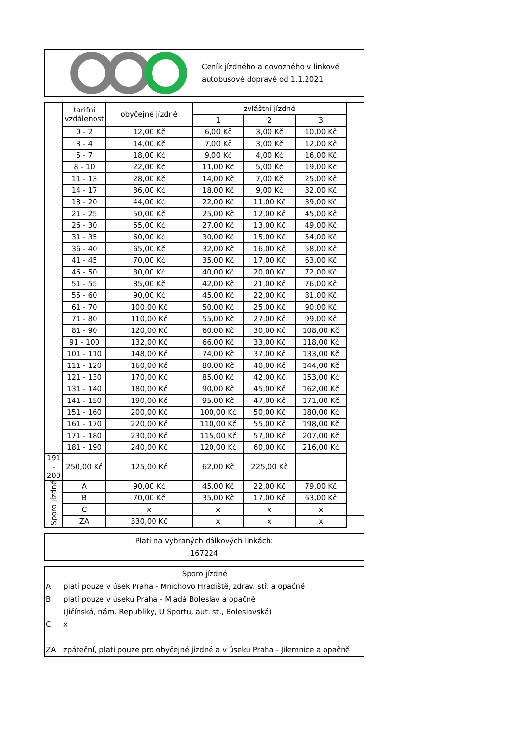Ceník jízdného a dovozného v linkové
autobusové dopravě od 1.1.2021
| | tarifní vzdálenost | obyčejné jízdné | zvláštní jízdné | | | |
| --- | --- | --- | --- | --- | --- | --- |
| | | | 1 | 2 | 3 | |
| | 0 - 2 | 12,00 Kč | 6,00 Kč | 3,00 Kč | 10,00 Kč | |
| | 3 - 4 | 14,00 Kč | 7,00 Kč | 3,00 Kč | 12,00 Kč | |
| | 5 - 7 | 18,00 Kč | 9,00 Kč | 4,00 Kč | 16,00 Kč | |
| | 8 - 10 | 22,00 Kč | 11,00 Kč | 5,00 Kč | 19,00 Kč | |
| | 11 - 13 | 28,00 Kč | 14,00 Kč | 7,00 Kč | 25,00 Kč | |
| | 14 - 17 | 36,00 Kč | 18,00 Kč | 9,00 Kč | 32,00 Kč | |
| | 18 - 20 | 44,00 Kč | 22,00 Kč | 11,00 Kč | 39,00 Kč | |
| | 21 - 25 | 50,00 Kč | 25,00 Kč | 12,00 Kč | 45,00 Kč | |
| | 26 - 30 | 55,00 Kč | 27,00 Kč | 13,00 Kč | 49,00 Kč | |
| | 31 - 35 | 60,00 Kč | 30,00 Kč | 15,00 Kč | 54,00 Kč | |
| | 36 - 40 | 65,00 Kč | 32,00 Kč | 16,00 Kč | 58,00 Kč | |
| | 41 - 45 | 70,00 Kč | 35,00 Kč | 17,00 Kč | 63,00 Kč | |
| | 46 - 50 | 80,00 Kč | 40,00 Kč | 20,00 Kč | 72,00 Kč | |
| | 51 - 55 | 85,00 Kč | 42,00 Kč | 21,00 Kč | 76,00 Kč | |
| | 55 - 60 | 90,00 Kč | 45,00 Kč | 22,00 Kč | 81,00 Kč | |
| | 61 - 70 | 100,00 Kč | 50,00 Kč | 25,00 Kč | 90,00 Kč | |
| | 71 - 80 | 110,00 Kč | 55,00 Kč | 27,00 Kč | 99,00 Kč | |
| | 81 - 90 | 120,00 Kč | 60,00 Kč | 30,00 Kč | 108,00 Kč | |
| | 91 - 100 | 132,00 Kč | 66,00 Kč | 33,00 Kč | 118,00 Kč | |
| | 101 - 110 | 148,00 Kč | 74,00 Kč | 37,00 Kč | 133,00 Kč | |
| | 111 - 120 | 160,00 Kč | 80,00 Kč | 40,00 Kč | 144,00 Kč | |
| | 121 - 130 | 170,00 Kč | 85,00 Kč | 42,00 Kč | 153,00 Kč | |
| | 131 - 140 | 180,00 Kč | 90,00 Kč | 45,00 Kč | 162,00 Kč | |
| | 141 - 150 | 190,00 Kč | 95,00 Kč | 47,00 Kč | 171,00 Kč | |
| | 151 - 160 | 200,00 Kč | 100,00 Kč | 50,00 Kč | 180,00 Kč | |
| | 161 - 170 | 220,00 Kč | 110,00 Kč | 55,00 Kč | 198,00 Kč | |
| | 171 - 180 | 230,00 Kč | 115,00 Kč | 57,00 Kč | 207,00 Kč | |
| | 181 - 190 | 240,00 Kč | 120,00 Kč | 60,00 Kč | 216,00 Kč | |
| 191 - 200 | 250,00 Kč | 125,00 Kč | 62,00 Kč | 225,00 Kč | | |
| Sporo jízdné | A | 90,00 Kč | 45,00 Kč | 22,00 Kč | 79,00 Kč | |
| | B | 70,00 Kč | 35,00 Kč | 17,00 Kč | 63,00 Kč | |
| | C | x | x | x | x | |
| | ZA | 330,00 Kč | x | x | x | |
Platí na vybraných dálkových linkách:
167224
Sporo jízdné
Aplatí pouze v úsek Praha - Mnichovo Hradiště, zdrav. stř. a opačně
Bplatí pouze v úseku Praha - Mladá Boleslav a opačně
(Jičínská, nám. Republiky, U Sportu, aut. st., Boleslavská)
Cx
ZA zpáteční, platí pouze pro obyčejné jízdné a v úseku Praha - Jilemnice a opačně